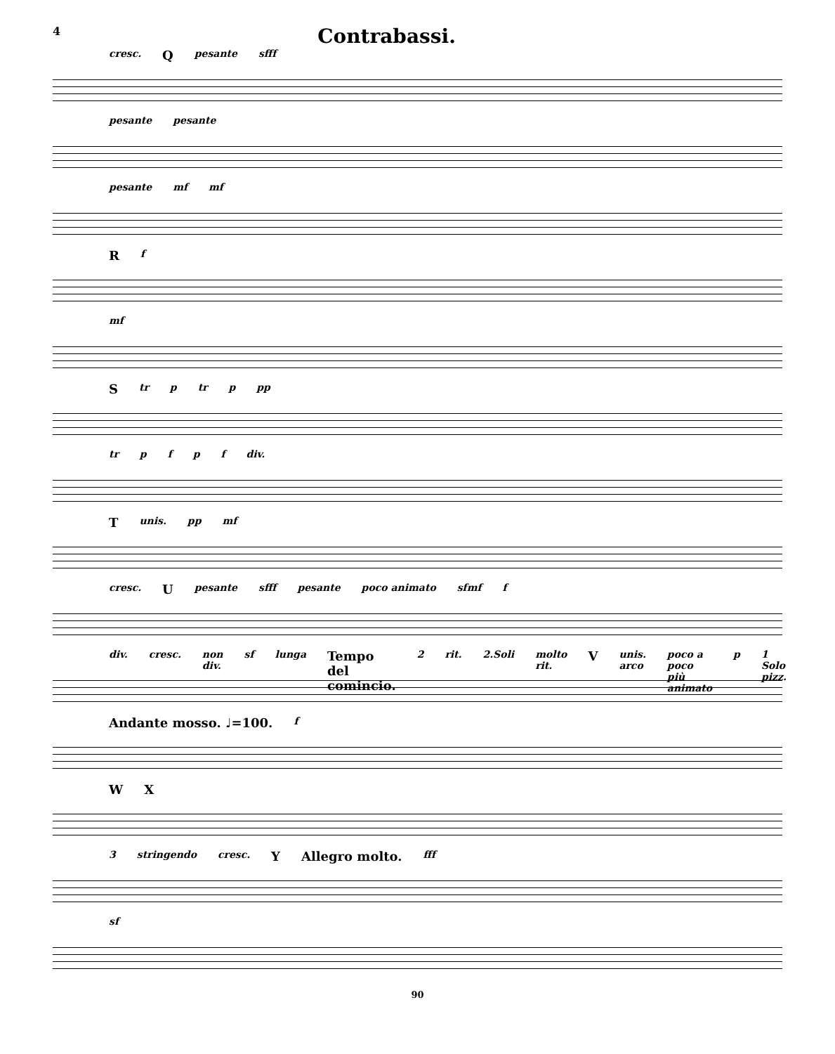4 Contrabassi.
cresc. Qpesante sfff
pesante pesante
pesante mf mf
Rf
mf
Str p tr p pp
tr pfpf div.
Tunis. pp mf
cresc. Upesante sfff pesante poco animato sfmf f
div. cresc. non div. sf lunga Tempo del comincio. 2 rit. 2.Soli molto rit. V unis. arco poco a poco più animato p 1 Solo pizz.
Andante mosso. ♩=100. f
W X
3 stringendo cresc. Y Allegro molto. fff
sf
90